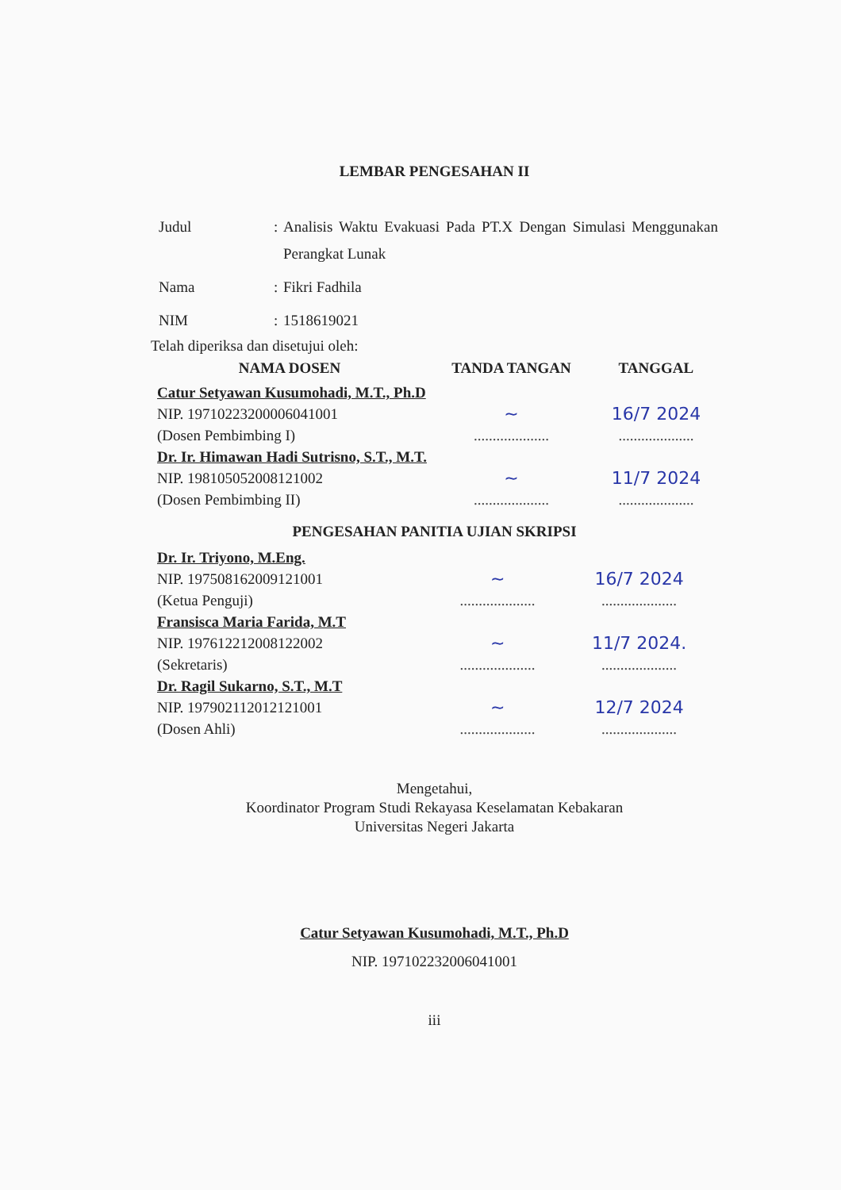LEMBAR PENGESAHAN II
| Judul | : | Analisis Waktu Evakuasi Pada PT.X Dengan Simulasi Menggunakan Perangkat Lunak |
| Nama | : | Fikri Fadhila |
| NIM | : | 1518619021 |
Telah diperiksa dan disetujui oleh:
| NAMA DOSEN | TANDA TANGAN | TANGGAL |
| --- | --- | --- |
| Catur Setyawan Kusumohadi, M.T., Ph.D NIP. 19710223200006041001 (Dosen Pembimbing I) | ~ .................... | 16/7 2024 .................... |
| Dr. Ir. Himawan Hadi Sutrisno, S.T., M.T. NIP. 198105052008121002 (Dosen Pembimbing II) | ~ .................... | 11/7 2024 .................... |
PENGESAHAN PANITIA UJIAN SKRIPSI
| Dr. Ir. Triyono, M.Eng. NIP. 197508162009121001 (Ketua Penguji) | ~ .................... | 16/7 2024 .................... |
| Fransisca Maria Farida, M.T NIP. 197612212008122002 (Sekretaris) | ~ .................... | 11/7 2024. .................... |
| Dr. Ragil Sukarno, S.T., M.T NIP. 197902112012121001 (Dosen Ahli) | ~ .................... | 12/7 2024 .................... |
Mengetahui,
Koordinator Program Studi Rekayasa Keselamatan Kebakaran
Universitas Negeri Jakarta
Catur Setyawan Kusumohadi, M.T., Ph.D
NIP. 197102232006041001
iii